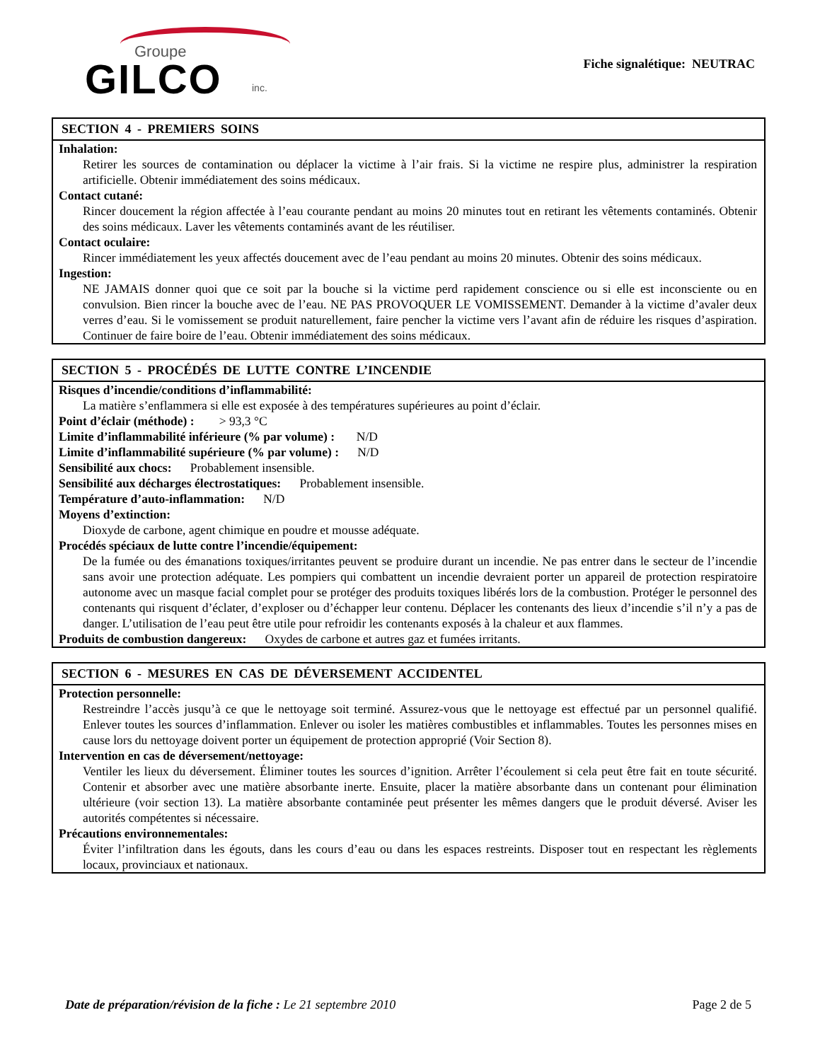Groupe
GILCO inc.
Fiche signalétique: NEUTRAC
SECTION 4 - PREMIERS SOINS
Inhalation:
Retirer les sources de contamination ou déplacer la victime à l’air frais. Si la victime ne respire plus, administrer la respiration artificielle. Obtenir immédiatement des soins médicaux.
Contact cutané:
Rincer doucement la région affectée à l’eau courante pendant au moins 20 minutes tout en retirant les vêtements contaminés. Obtenir des soins médicaux. Laver les vêtements contaminés avant de les réutiliser.
Contact oculaire:
Rincer immédiatement les yeux affectés doucement avec de l’eau pendant au moins 20 minutes. Obtenir des soins médicaux.
Ingestion:
NE JAMAIS donner quoi que ce soit par la bouche si la victime perd rapidement conscience ou si elle est inconsciente ou en convulsion. Bien rincer la bouche avec de l’eau. NE PAS PROVOQUER LE VOMISSEMENT. Demander à la victime d’avaler deux verres d’eau. Si le vomissement se produit naturellement, faire pencher la victime vers l’avant afin de réduire les risques d’aspiration. Continuer de faire boire de l’eau. Obtenir immédiatement des soins médicaux.
SECTION 5 - PROCÉDÉS DE LUTTE CONTRE L’INCENDIE
Risques d’incendie/conditions d’inflammabilité:
La matière s’enflammera si elle est exposée à des températures supérieures au point d’éclair.
Point d’éclair (méthode) : > 93,3 °C
Limite d’inflammabilité inférieure (% par volume) : N/D
Limite d’inflammabilité supérieure (% par volume) : N/D
Sensibilité aux chocs: Probablement insensible.
Sensibilité aux décharges électrostatiques: Probablement insensible.
Température d’auto-inflammation: N/D
Moyens d’extinction:
Dioxyde de carbone, agent chimique en poudre et mousse adéquate.
Procédés spéciaux de lutte contre l’incendie/équipement:
De la fumée ou des émanations toxiques/irritantes peuvent se produire durant un incendie. Ne pas entrer dans le secteur de l’incendie sans avoir une protection adéquate. Les pompiers qui combattent un incendie devraient porter un appareil de protection respiratoire autonome avec un masque facial complet pour se protéger des produits toxiques libérés lors de la combustion. Protéger le personnel des contenants qui risquent d’éclater, d’exploser ou d’échapper leur contenu. Déplacer les contenants des lieux d’incendie s’il n’y a pas de danger. L’utilisation de l’eau peut être utile pour refroidir les contenants exposés à la chaleur et aux flammes.
Produits de combustion dangereux: Oxydes de carbone et autres gaz et fumées irritants.
SECTION 6 - MESURES EN CAS DE DÉVERSEMENT ACCIDENTEL
Protection personnelle:
Restreindre l’accès jusqu’à ce que le nettoyage soit terminé. Assurez-vous que le nettoyage est effectué par un personnel qualifié. Enlever toutes les sources d’inflammation. Enlever ou isoler les matières combustibles et inflammables. Toutes les personnes mises en cause lors du nettoyage doivent porter un équipement de protection approprié (Voir Section 8).
Intervention en cas de déversement/nettoyage:
Ventiler les lieux du déversement. Éliminer toutes les sources d’ignition. Arrêter l’écoulement si cela peut être fait en toute sécurité. Contenir et absorber avec une matière absorbante inerte. Ensuite, placer la matière absorbante dans un contenant pour élimination ultérieure (voir section 13). La matière absorbante contaminée peut présenter les mêmes dangers que le produit déversé. Aviser les autorités compétentes si nécessaire.
Précautions environnementales:
Éviter l’infiltration dans les égouts, dans les cours d’eau ou dans les espaces restreints. Disposer tout en respectant les règlements locaux, provinciaux et nationaux.
Date de préparation/révision de la fiche : Le 21 septembre 2010
Page 2 de 5